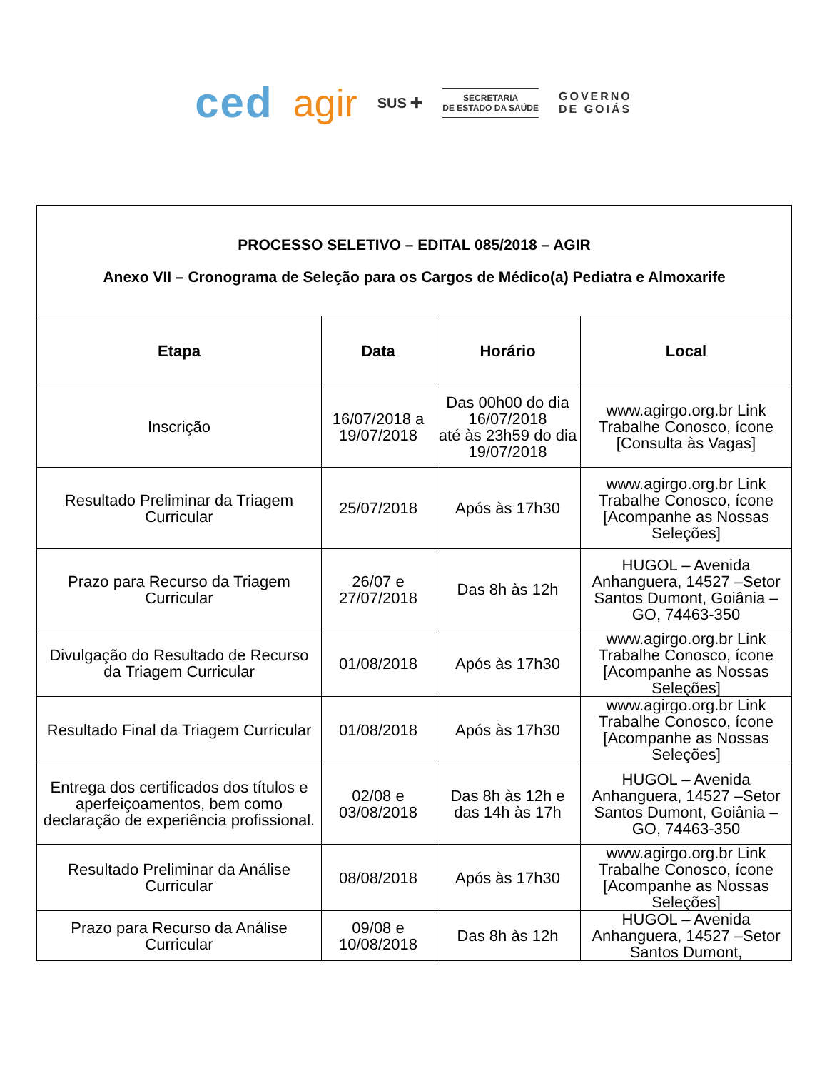ced agir SUS ✚
SECRETARIA
DE ESTADO DA SAÚDE
GOVERNO
DE GOIÁS
| PROCESSO SELETIVO – EDITAL 085/2018 – AGIR Anexo VII – Cronograma de Seleção para os Cargos de Médico(a) Pediatra e Almoxarife | | | |
| Etapa | Data | Horário | Local |
| Inscrição | 16/07/2018 a 19/07/2018 | Das 00h00 do dia 16/07/2018 até às 23h59 do dia 19/07/2018 | www.agirgo.org.br Link Trabalhe Conosco, ícone [Consulta às Vagas] |
| Resultado Preliminar da Triagem Curricular | 25/07/2018 | Após às 17h30 | www.agirgo.org.br Link Trabalhe Conosco, ícone [Acompanhe as Nossas Seleções] |
| Prazo para Recurso da Triagem Curricular | 26/07 e 27/07/2018 | Das 8h às 12h | HUGOL – Avenida Anhanguera, 14527 –Setor Santos Dumont, Goiânia – GO, 74463-350 |
| Divulgação do Resultado de Recurso da Triagem Curricular | 01/08/2018 | Após às 17h30 | www.agirgo.org.br Link Trabalhe Conosco, ícone [Acompanhe as Nossas Seleções] |
| Resultado Final da Triagem Curricular | 01/08/2018 | Após às 17h30 | www.agirgo.org.br Link Trabalhe Conosco, ícone [Acompanhe as Nossas Seleções] |
| Entrega dos certificados dos títulos e aperfeiçoamentos, bem como declaração de experiência profissional. | 02/08 e 03/08/2018 | Das 8h às 12h e das 14h às 17h | HUGOL – Avenida Anhanguera, 14527 –Setor Santos Dumont, Goiânia – GO, 74463-350 |
| Resultado Preliminar da Análise Curricular | 08/08/2018 | Após às 17h30 | www.agirgo.org.br Link Trabalhe Conosco, ícone [Acompanhe as Nossas Seleções] |
| Prazo para Recurso da Análise Curricular | 09/08 e 10/08/2018 | Das 8h às 12h | HUGOL – Avenida Anhanguera, 14527 –Setor Santos Dumont, |